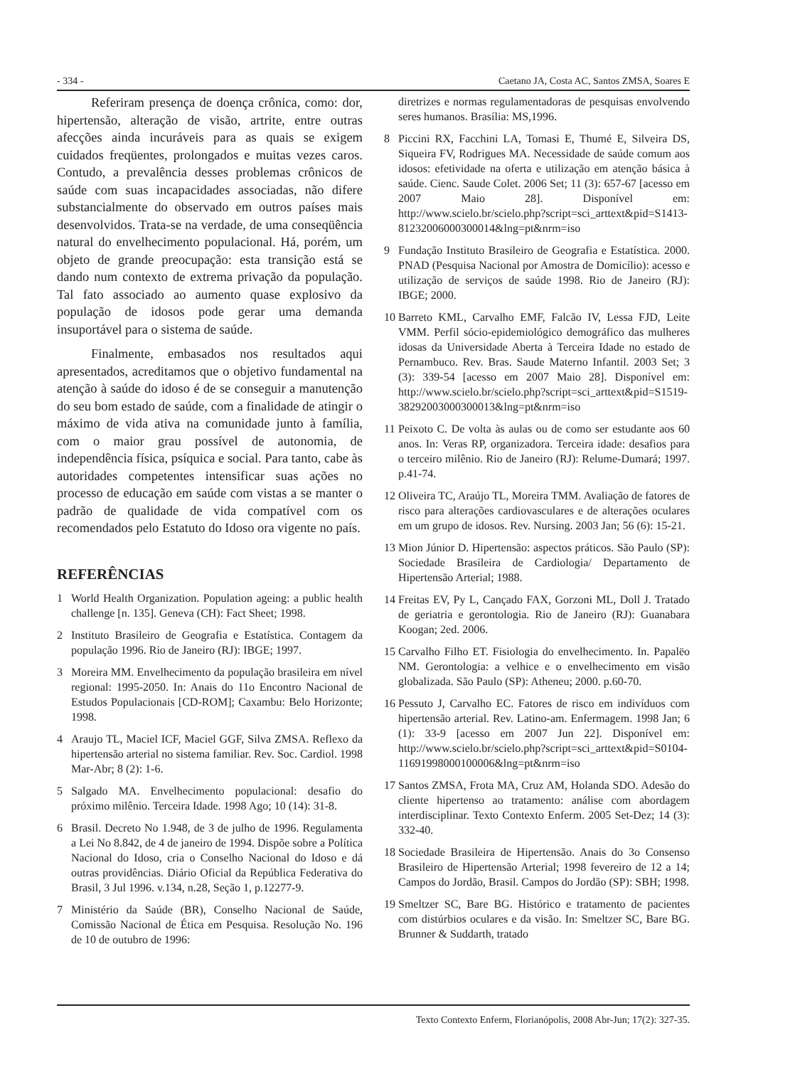- 334 - Caetano JA, Costa AC, Santos ZMSA, Soares E
Referiram presença de doença crônica, como: dor, hipertensão, alteração de visão, artrite, entre outras afecções ainda incuráveis para as quais se exigem cuidados freqüentes, prolongados e muitas vezes caros. Contudo, a prevalência desses problemas crônicos de saúde com suas incapacidades associadas, não difere substancialmente do observado em outros países mais desenvolvidos. Trata-se na verdade, de uma conseqüência natural do envelhecimento populacional. Há, porém, um objeto de grande preocupação: esta transição está se dando num contexto de extrema privação da população. Tal fato associado ao aumento quase explosivo da população de idosos pode gerar uma demanda insuportável para o sistema de saúde.
Finalmente, embasados nos resultados aqui apresentados, acreditamos que o objetivo fundamental na atenção à saúde do idoso é de se conseguir a manutenção do seu bom estado de saúde, com a finalidade de atingir o máximo de vida ativa na comunidade junto à família, com o maior grau possível de autonomia, de independência física, psíquica e social. Para tanto, cabe às autoridades competentes intensificar suas ações no processo de educação em saúde com vistas a se manter o padrão de qualidade de vida compatível com os recomendados pelo Estatuto do Idoso ora vigente no país.
REFERÊNCIAS
1 World Health Organization. Population ageing: a public health challenge [n. 135]. Geneva (CH): Fact Sheet; 1998.
2 Instituto Brasileiro de Geografia e Estatística. Contagem da população 1996. Rio de Janeiro (RJ): IBGE; 1997.
3 Moreira MM. Envelhecimento da população brasileira em nível regional: 1995-2050. In: Anais do 11o Encontro Nacional de Estudos Populacionais [CD-ROM]; Caxambu: Belo Horizonte; 1998.
4 Araujo TL, Maciel ICF, Maciel GGF, Silva ZMSA. Reflexo da hipertensão arterial no sistema familiar. Rev. Soc. Cardiol. 1998 Mar-Abr; 8 (2): 1-6.
5 Salgado MA. Envelhecimento populacional: desafio do próximo milênio. Terceira Idade. 1998 Ago; 10 (14): 31-8.
6 Brasil. Decreto No 1.948, de 3 de julho de 1996. Regulamenta a Lei No 8.842, de 4 de janeiro de 1994. Dispõe sobre a Política Nacional do Idoso, cria o Conselho Nacional do Idoso e dá outras providências. Diário Oficial da República Federativa do Brasil, 3 Jul 1996. v.134, n.28, Seção 1, p.12277-9.
7 Ministério da Saúde (BR), Conselho Nacional de Saúde, Comissão Nacional de Ética em Pesquisa. Resolução No. 196 de 10 de outubro de 1996:
diretrizes e normas regulamentadoras de pesquisas envolvendo seres humanos. Brasília: MS,1996.
8 Piccini RX, Facchini LA, Tomasi E, Thumé E, Silveira DS, Siqueira FV, Rodrigues MA. Necessidade de saúde comum aos idosos: efetividade na oferta e utilização em atenção básica à saúde. Cienc. Saude Colet. 2006 Set; 11 (3): 657-67 [acesso em 2007 Maio 28]. Disponível em: http://www.scielo.br/scielo.php?script=sci_arttext&pid=S1413-81232006000300014&lng=pt&nrm=iso
9 Fundação Instituto Brasileiro de Geografia e Estatística. 2000. PNAD (Pesquisa Nacional por Amostra de Domicílio): acesso e utilização de serviços de saúde 1998. Rio de Janeiro (RJ): IBGE; 2000.
10 Barreto KML, Carvalho EMF, Falcão IV, Lessa FJD, Leite VMM. Perfil sócio-epidemiológico demográfico das mulheres idosas da Universidade Aberta à Terceira Idade no estado de Pernambuco. Rev. Bras. Saude Materno Infantil. 2003 Set; 3 (3): 339-54 [acesso em 2007 Maio 28]. Disponível em: http://www.scielo.br/scielo.php?script=sci_arttext&pid=S1519-38292003000300013&lng=pt&nrm=iso
11 Peixoto C. De volta às aulas ou de como ser estudante aos 60 anos. In: Veras RP, organizadora. Terceira idade: desafios para o terceiro milênio. Rio de Janeiro (RJ): Relume-Dumará; 1997. p.41-74.
12 Oliveira TC, Araújo TL, Moreira TMM. Avaliação de fatores de risco para alterações cardiovasculares e de alterações oculares em um grupo de idosos. Rev. Nursing. 2003 Jan; 56 (6): 15-21.
13 Mion Júnior D. Hipertensão: aspectos práticos. São Paulo (SP): Sociedade Brasileira de Cardiologia/ Departamento de Hipertensão Arterial; 1988.
14 Freitas EV, Py L, Cançado FAX, Gorzoni ML, Doll J. Tratado de geriatria e gerontologia. Rio de Janeiro (RJ): Guanabara Koogan; 2ed. 2006.
15 Carvalho Filho ET. Fisiologia do envelhecimento. In. Papalëo NM. Gerontologia: a velhice e o envelhecimento em visão globalizada. São Paulo (SP): Atheneu; 2000. p.60-70.
16 Pessuto J, Carvalho EC. Fatores de risco em indivíduos com hipertensão arterial. Rev. Latino-am. Enfermagem. 1998 Jan; 6 (1): 33-9 [acesso em 2007 Jun 22]. Disponível em: http://www.scielo.br/scielo.php?script=sci_arttext&pid=S0104-11691998000100006&lng=pt&nrm=iso
17 Santos ZMSA, Frota MA, Cruz AM, Holanda SDO. Adesão do cliente hipertenso ao tratamento: análise com abordagem interdisciplinar. Texto Contexto Enferm. 2005 Set-Dez; 14 (3): 332-40.
18 Sociedade Brasileira de Hipertensão. Anais do 3o Consenso Brasileiro de Hipertensão Arterial; 1998 fevereiro de 12 a 14; Campos do Jordão, Brasil. Campos do Jordão (SP): SBH; 1998.
19 Smeltzer SC, Bare BG. Histórico e tratamento de pacientes com distúrbios oculares e da visão. In: Smeltzer SC, Bare BG. Brunner & Suddarth, tratado
Texto Contexto Enferm, Florianópolis, 2008 Abr-Jun; 17(2): 327-35.